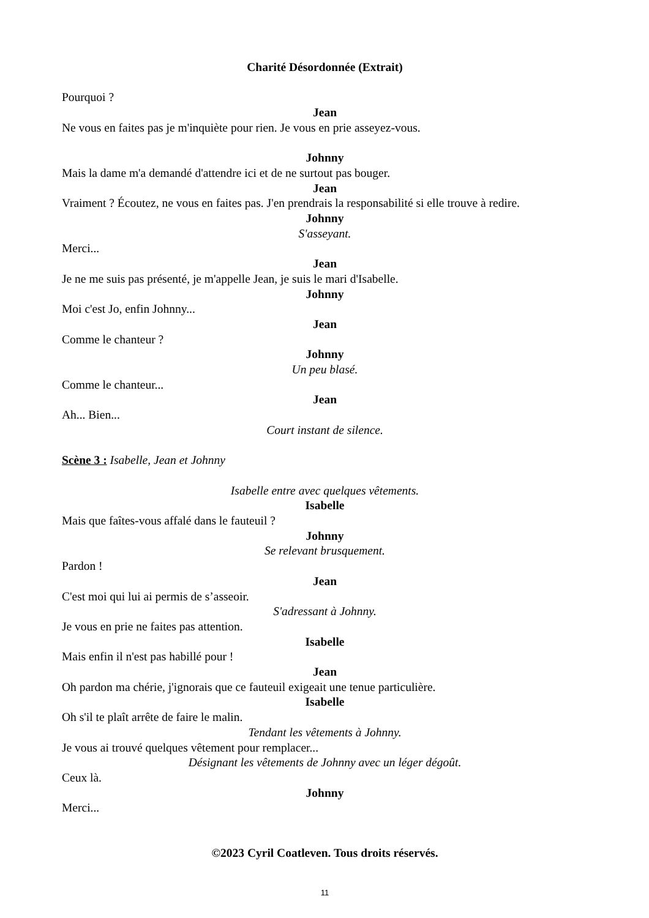Charité Désordonnée (Extrait)
Pourquoi ?
Jean
Ne vous en faites pas je m'inquiète pour rien. Je vous en prie asseyez-vous.
Johnny
Mais la dame m'a demandé d'attendre ici et de ne surtout pas bouger.
Jean
Vraiment ? Écoutez, ne vous en faites pas. J'en prendrais la responsabilité si elle trouve à redire.
Johnny
S'asseyant.
Merci...
Jean
Je ne me suis pas présenté, je m'appelle Jean, je suis le mari d'Isabelle.
Johnny
Moi c'est Jo, enfin Johnny...
Jean
Comme le chanteur ?
Johnny
Un peu blasé.
Comme le chanteur...
Jean
Ah... Bien...
Court instant de silence.
Scène 3 : Isabelle, Jean et Johnny
Isabelle entre avec quelques vêtements.
Isabelle
Mais que faîtes-vous affalé dans le fauteuil ?
Johnny
Se relevant brusquement.
Pardon !
Jean
C'est moi qui lui ai permis de s’asseoir.
S'adressant à Johnny.
Je vous en prie ne faites pas attention.
Isabelle
Mais enfin il n'est pas habillé pour !
Jean
Oh pardon ma chérie, j'ignorais que ce fauteuil exigeait une tenue particulière.
Isabelle
Oh s'il te plaît arrête de faire le malin.
Tendant les vêtements à Johnny.
Je vous ai trouvé quelques vêtement pour remplacer...
Désignant les vêtements de Johnny avec un léger dégoût.
Ceux là.
Johnny
Merci...
©2023 Cyril Coatleven. Tous droits réservés.
11